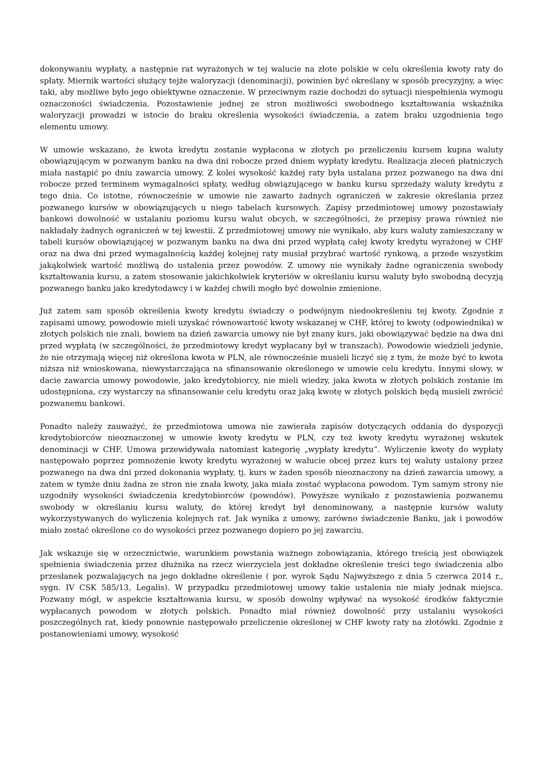dokonywaniu wypłaty, a następnie rat wyrażonych w tej walucie na złote polskie w celu określenia kwoty raty do spłaty. Miernik wartości służący tejże waloryzacji (denominacji), powinien być określany w sposób precyzyjny, a więc taki, aby możliwe było jego obiektywne oznaczenie. W przeciwnym razie dochodzi do sytuacji niespełnienia wymogu oznaczoności świadczenia. Pozostawienie jednej ze stron możliwości swobodnego kształtowania wskaźnika waloryzacji prowadzi w istocie do braku określenia wysokości świadczenia, a zatem braku uzgodnienia tego elementu umowy.
W umowie wskazano, że kwota kredytu zostanie wypłacona w złotych po przeliczeniu kursem kupna waluty obowiązującym w pozwanym banku na dwa dni robocze przed dniem wypłaty kredytu. Realizacja zleceń płatniczych miała nastąpić po dniu zawarcia umowy. Z kolei wysokość każdej raty była ustalana przez pozwanego na dwa dni robocze przed terminem wymagalności spłaty, według obwiązującego w banku kursu sprzedaży waluty kredytu z tego dnia. Co istotne, równocześnie w umowie nie zawarto żadnych ograniczeń w zakresie określania przez pozwanego kursów w obowiązujących u niego tabelach kursowych. Zapisy przedmiotowej umowy pozostawiały bankowi dowolność w ustalaniu poziomu kursu walut obcych, w szczególności, że przepisy prawa również nie nakładały żadnych ograniczeń w tej kwestii. Z przedmiotowej umowy nie wynikało, aby kurs waluty zamieszczany w tabeli kursów obowiązującej w pozwanym banku na dwa dni przed wypłatą całej kwoty kredytu wyrażonej w CHF oraz na dwa dni przed wymagalnością każdej kolejnej raty musiał przybrać wartość rynkową, a przede wszystkim jakąkolwiek wartość możliwą do ustalenia przez powodów. Z umowy nie wynikały żadne ograniczenia swobody kształtowania kursu, a zatem stosowanie jakichkolwiek kryteriów w określaniu kursu waluty było swobodną decyzją pozwanego banku jako kredytodawcy i w każdej chwili mogło być dowolnie zmienione.
Już zatem sam sposób określenia kwoty kredytu świadczy o podwójnym niedookreśleniu tej kwoty. Zgodnie z zapisami umowy, powodowie mieli uzyskać równowartość kwoty wskazanej w CHF, której to kwoty (odpowiednika) w złotych polskich nie znali, bowiem na dzień zawarcia umowy nie był znany kurs, jaki obowiązywać będzie na dwa dni przed wypłatą (w szczególności, że przedmiotowy kredyt wypłacany był w transzach). Powodowie wiedzieli jedynie, że nie otrzymają więcej niż określona kwota w PLN, ale równocześnie musieli liczyć się z tym, że może być to kwota niższa niż wnioskowana, niewystarczająca na sfinansowanie określonego w umowie celu kredytu. Innymi słowy, w dacie zawarcia umowy powodowie, jako kredytobiorcy, nie mieli wiedzy, jaka kwota w złotych polskich zostanie im udostępniona, czy wystarczy na sfinansowanie celu kredytu oraz jaką kwotę w złotych polskich będą musieli zwrócić pozwanemu bankowi.
Ponadto należy zauważyć, że przedmiotowa umowa nie zawierała zapisów dotyczących oddania do dyspozycji kredytobiorców nieoznaczonej w umowie kwoty kredytu w PLN, czy też kwoty kredytu wyrażonej wskutek denominacji w CHF. Umowa przewidywała natomiast kategorię „wypłaty kredytu”. Wyliczenie kwoty do wypłaty następowało poprzez pomnożenie kwoty kredytu wyrażonej w walucie obcej przez kurs tej waluty ustalony przez pozwanego na dwa dni przed dokonania wypłaty, tj. kurs w żaden sposób nieoznaczony na dzień zawarcia umowy, a zatem w tymże dniu żadna ze stron nie znała kwoty, jaka miała zostać wypłacona powodom. Tym samym strony nie uzgodniły wysokości świadczenia kredytobiorców (powodów). Powyższe wynikało z pozostawienia pozwanemu swobody w określaniu kursu waluty, do której kredyt był denominowany, a następnie kursów waluty wykorzystywanych do wyliczenia kolejnych rat. Jak wynika z umowy, zarówno świadczenie Banku, jak i powodów miało zostać określone co do wysokości przez pozwanego dopiero po jej zawarciu.
Jak wskazuje się w orzecznictwie, warunkiem powstania ważnego zobowiązania, którego treścią jest obowiązek spełnienia świadczenia przez dłużnika na rzecz wierzyciela jest dokładne określenie treści tego świadczenia albo przesłanek pozwalających na jego dokładne określenie ( por. wyrok Sądu Najwyższego z dnia 5 czerwca 2014 r., sygn. IV CSK 585/13, Legalis). W przypadku przedmiotowej umowy takie ustalenia nie miały jednak miejsca. Pozwany mógł, w aspekcie kształtowania kursu, w sposób dowolny wpływać na wysokość środków faktycznie wypłacanych powodom w złotych polskich. Ponadto miał również dowolność przy ustalaniu wysokości poszczególnych rat, kiedy ponownie następowało przeliczenie określonej w CHF kwoty raty na złotówki. Zgodnie z postanowieniami umowy, wysokość